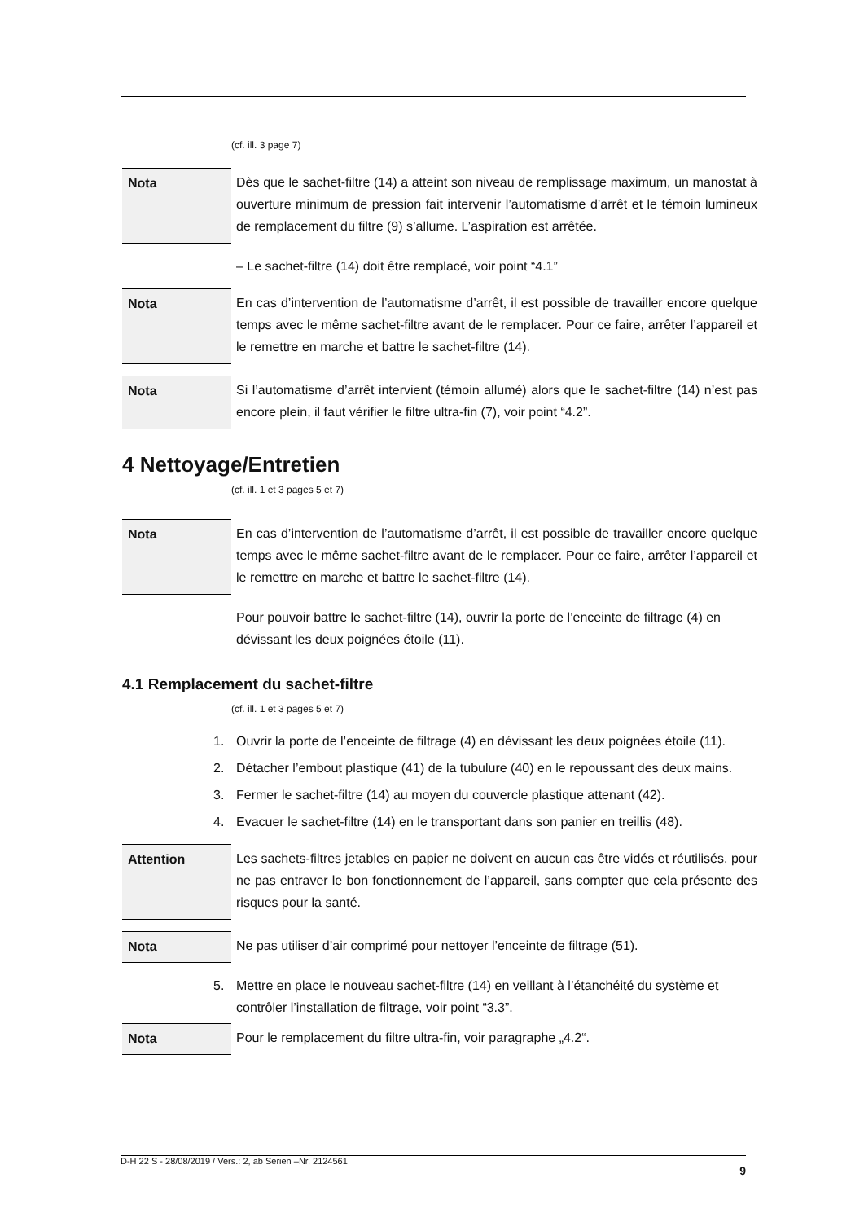(cf. ill. 3 page 7)
Nota Dès que le sachet-filtre (14) a atteint son niveau de remplissage maximum, un manostat à ouverture minimum de pression fait intervenir l’automatisme d’arrêt et le témoin lumineux de remplacement du filtre (9) s’allume. L’aspiration est arrêtée.
– Le sachet-filtre (14) doit être remplacé, voir point “4.1”
Nota En cas d’intervention de l’automatisme d’arrêt, il est possible de travailler encore quelque temps avec le même sachet-filtre avant de le remplacer. Pour ce faire, arrêter l’appareil et le remettre en marche et battre le sachet-filtre (14).
Nota Si l’automatisme d’arrêt intervient (témoin allumé) alors que le sachet-filtre (14) n’est pas encore plein, il faut vérifier le filtre ultra-fin (7), voir point “4.2”.
4 Nettoyage/Entretien
(cf. ill. 1 et 3 pages 5 et 7)
Nota En cas d’intervention de l’automatisme d’arrêt, il est possible de travailler encore quelque temps avec le même sachet-filtre avant de le remplacer. Pour ce faire, arrêter l’appareil et le remettre en marche et battre le sachet-filtre (14).
Pour pouvoir battre le sachet-filtre (14), ouvrir la porte de l’enceinte de filtrage (4) en dévissant les deux poignées étoile (11).
4.1 Remplacement du sachet-filtre
(cf. ill. 1 et 3 pages 5 et 7)
1. Ouvrir la porte de l’enceinte de filtrage (4) en dévissant les deux poignées étoile (11).
2. Détacher l’embout plastique (41) de la tubulure (40) en le repoussant des deux mains.
3. Fermer le sachet-filtre (14) au moyen du couvercle plastique attenant (42).
4. Evacuer le sachet-filtre (14) en le transportant dans son panier en treillis (48).
Attention Les sachets-filtres jetables en papier ne doivent en aucun cas être vidés et réutilisés, pour ne pas entraver le bon fonctionnement de l’appareil, sans compter que cela présente des risques pour la santé.
Nota Ne pas utiliser d’air comprimé pour nettoyer l’enceinte de filtrage (51).
5. Mettre en place le nouveau sachet-filtre (14) en veillant à l’étanchéité du système et contrôler l’installation de filtrage, voir point “3.3”.
Nota Pour le remplacement du filtre ultra-fin, voir paragraphe „4.2“.
D-H 22 S - 28/08/2019 / Vers.: 2, ab Serien –Nr. 2124561 9